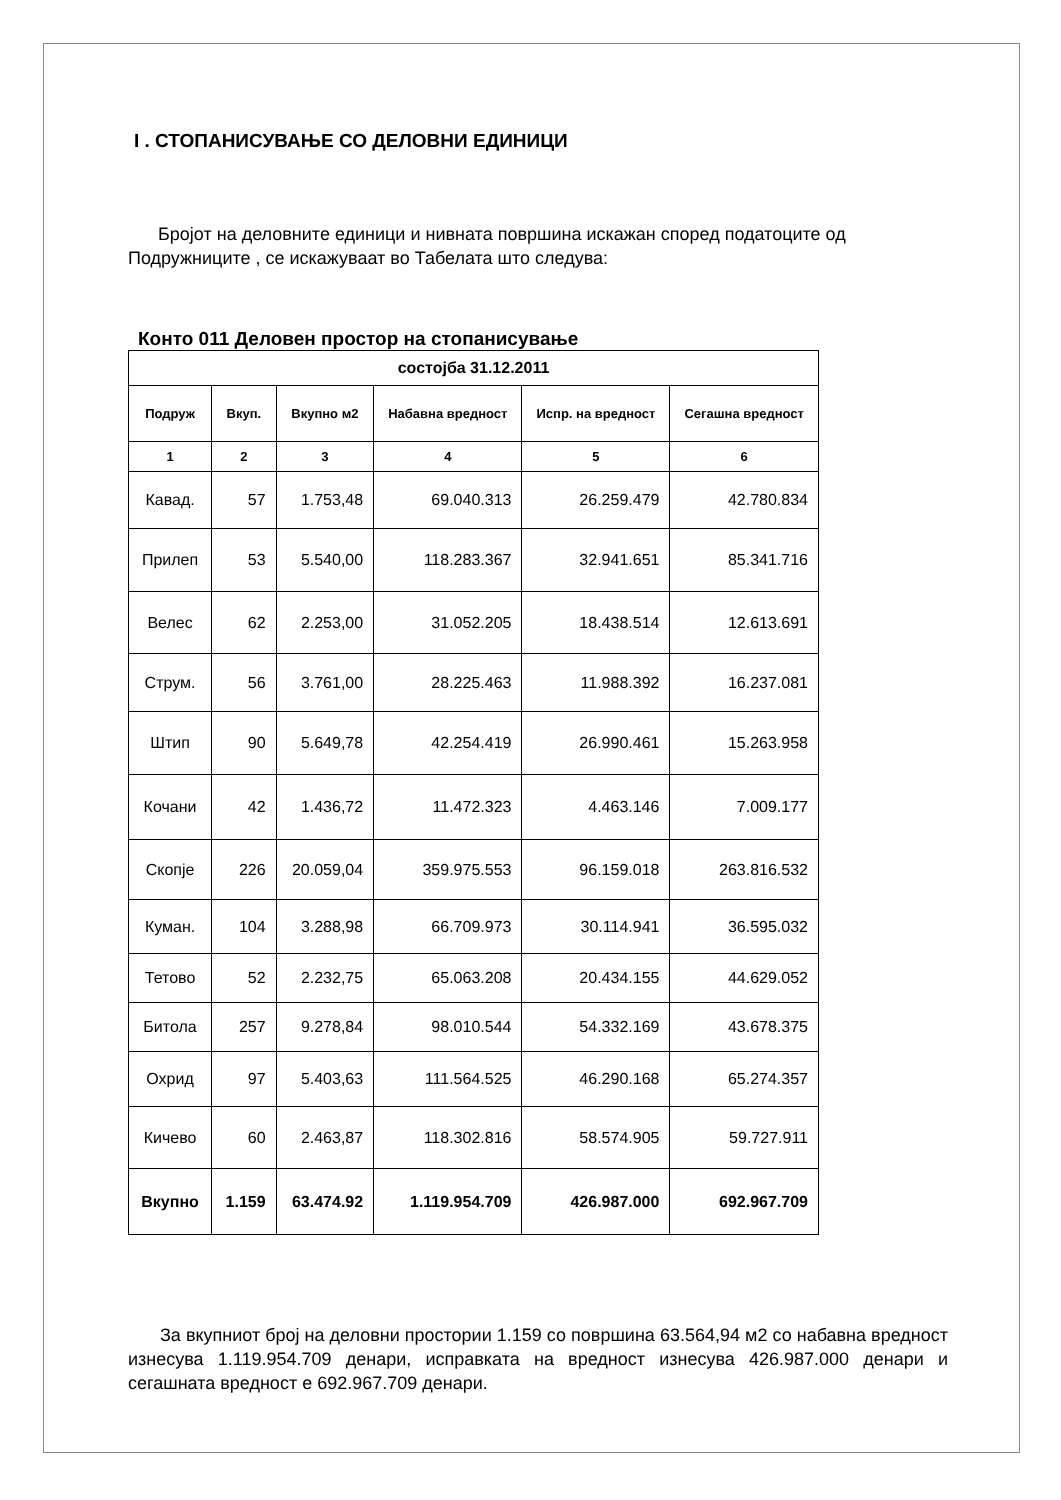I . СТОПАНИСУВАЊЕ СО ДЕЛОВНИ ЕДИНИЦИ
Бројот на деловните единици и нивната површина искажан според податоците од Подружниците , се искажуваат во Табелата што следува:
Конто 011 Деловен простор на стопанисување
| состојба 31.12.2011 | | | | | |
| --- | --- | --- | --- | --- | --- |
| Подруж | Вкуп. | Вкупно м2 | Набавна вредност | Испр. на вредност | Сегашна вредност |
| 1 | 2 | 3 | 4 | 5 | 6 |
| Кавад. | 57 | 1.753,48 | 69.040.313 | 26.259.479 | 42.780.834 |
| Прилеп | 53 | 5.540,00 | 118.283.367 | 32.941.651 | 85.341.716 |
| Велес | 62 | 2.253,00 | 31.052.205 | 18.438.514 | 12.613.691 |
| Струм. | 56 | 3.761,00 | 28.225.463 | 11.988.392 | 16.237.081 |
| Штип | 90 | 5.649,78 | 42.254.419 | 26.990.461 | 15.263.958 |
| Кочани | 42 | 1.436,72 | 11.472.323 | 4.463.146 | 7.009.177 |
| Скопје | 226 | 20.059,04 | 359.975.553 | 96.159.018 | 263.816.532 |
| Куман. | 104 | 3.288,98 | 66.709.973 | 30.114.941 | 36.595.032 |
| Тетово | 52 | 2.232,75 | 65.063.208 | 20.434.155 | 44.629.052 |
| Битола | 257 | 9.278,84 | 98.010.544 | 54.332.169 | 43.678.375 |
| Охрид | 97 | 5.403,63 | 111.564.525 | 46.290.168 | 65.274.357 |
| Кичево | 60 | 2.463,87 | 118.302.816 | 58.574.905 | 59.727.911 |
| Вкупно | 1.159 | 63.474.92 | 1.119.954.709 | 426.987.000 | 692.967.709 |
За вкупниот број на деловни простории 1.159 со површина 63.564,94 м2 со набавна вредност изнесува 1.119.954.709 денари, исправката на вредност изнесува 426.987.000 денари и сегашната вредност е 692.967.709 денари.